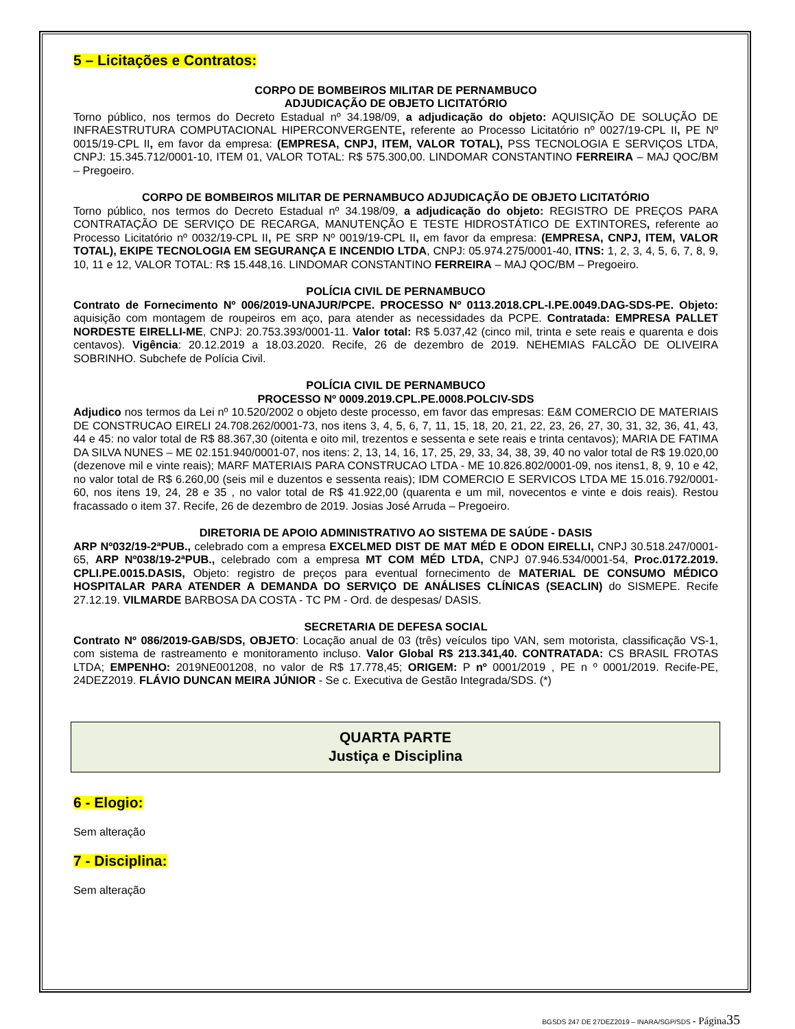5 – Licitações e Contratos:
CORPO DE BOMBEIROS MILITAR DE PERNAMBUCO
ADJUDICAÇÃO DE OBJETO LICITATÓRIO
Torno público, nos termos do Decreto Estadual nº 34.198/09, a adjudicação do objeto: AQUISIÇÃO DE SOLUÇÃO DE INFRAESTRUTURA COMPUTACIONAL HIPERCONVERGENTE, referente ao Processo Licitatório nº 0027/19-CPL II, PE Nº 0015/19-CPL II, em favor da empresa: (EMPRESA, CNPJ, ITEM, VALOR TOTAL), PSS TECNOLOGIA E SERVIÇOS LTDA, CNPJ: 15.345.712/0001-10, ITEM 01, VALOR TOTAL: R$ 575.300,00. LINDOMAR CONSTANTINO FERREIRA – MAJ QOC/BM – Pregoeiro.
CORPO DE BOMBEIROS MILITAR DE PERNAMBUCO ADJUDICAÇÃO DE OBJETO LICITATÓRIO
Torno público, nos termos do Decreto Estadual nº 34.198/09, a adjudicação do objeto: REGISTRO DE PREÇOS PARA CONTRATAÇÃO DE SERVIÇO DE RECARGA, MANUTENÇÃO E TESTE HIDROSTÁTICO DE EXTINTORES, referente ao Processo Licitatório nº 0032/19-CPL II, PE SRP Nº 0019/19-CPL II, em favor da empresa: (EMPRESA, CNPJ, ITEM, VALOR TOTAL), EKIPE TECNOLOGIA EM SEGURANÇA E INCENDIO LTDA, CNPJ: 05.974.275/0001-40, ITNS: 1, 2, 3, 4, 5, 6, 7, 8, 9, 10, 11 e 12, VALOR TOTAL: R$ 15.448,16. LINDOMAR CONSTANTINO FERREIRA – MAJ QOC/BM – Pregoeiro.
POLÍCIA CIVIL DE PERNAMBUCO
Contrato de Fornecimento Nº 006/2019-UNAJUR/PCPE. PROCESSO Nº 0113.2018.CPL-I.PE.0049.DAG-SDS-PE. Objeto: aquisição com montagem de roupeiros em aço, para atender as necessidades da PCPE. Contratada: EMPRESA PALLET NORDESTE EIRELLI-ME, CNPJ: 20.753.393/0001-11. Valor total: R$ 5.037,42 (cinco mil, trinta e sete reais e quarenta e dois centavos). Vigência: 20.12.2019 a 18.03.2020. Recife, 26 de dezembro de 2019. NEHEMIAS FALCÃO DE OLIVEIRA SOBRINHO. Subchefe de Polícia Civil.
POLÍCIA CIVIL DE PERNAMBUCO
PROCESSO Nº 0009.2019.CPL.PE.0008.POLCIV-SDS
Adjudico nos termos da Lei nº 10.520/2002 o objeto deste processo, em favor das empresas: E&M COMERCIO DE MATERIAIS DE CONSTRUCAO EIRELI 24.708.262/0001-73, nos itens 3, 4, 5, 6, 7, 11, 15, 18, 20, 21, 22, 23, 26, 27, 30, 31, 32, 36, 41, 43, 44 e 45: no valor total de R$ 88.367,30 (oitenta e oito mil, trezentos e sessenta e sete reais e trinta centavos); MARIA DE FATIMA DA SILVA NUNES – ME 02.151.940/0001-07, nos itens: 2, 13, 14, 16, 17, 25, 29, 33, 34, 38, 39, 40 no valor total de R$ 19.020,00 (dezenove mil e vinte reais); MARF MATERIAIS PARA CONSTRUCAO LTDA - ME 10.826.802/0001-09, nos itens1, 8, 9, 10 e 42, no valor total de R$ 6.260,00 (seis mil e duzentos e sessenta reais); IDM COMERCIO E SERVICOS LTDA ME 15.016.792/0001-60, nos itens 19, 24, 28 e 35 , no valor total de R$ 41.922,00 (quarenta e um mil, novecentos e vinte e dois reais). Restou fracassado o item 37. Recife, 26 de dezembro de 2019. Josias José Arruda – Pregoeiro.
DIRETORIA DE APOIO ADMINISTRATIVO AO SISTEMA DE SAÚDE - DASIS
ARP Nº032/19-2ªPUB., celebrado com a empresa EXCELMED DIST DE MAT MÉD E ODON EIRELLI, CNPJ 30.518.247/0001- 65, ARP Nº038/19-2ªPUB., celebrado com a empresa MT COM MÉD LTDA, CNPJ 07.946.534/0001-54, Proc.0172.2019. CPLI.PE.0015.DASIS, Objeto: registro de preços para eventual fornecimento de MATERIAL DE CONSUMO MÉDICO HOSPITALAR PARA ATENDER A DEMANDA DO SERVIÇO DE ANÁLISES CLÍNICAS (SEACLIN) do SISMEPE. Recife 27.12.19. VILMARDE BARBOSA DA COSTA - TC PM - Ord. de despesas/ DASIS.
SECRETARIA DE DEFESA SOCIAL
Contrato Nº 086/2019-GAB/SDS, OBJETO: Locação anual de 03 (três) veículos tipo VAN, sem motorista, classificação VS-1, com sistema de rastreamento e monitoramento incluso. Valor Global R$ 213.341,40. CONTRATADA: CS BRASIL FROTAS LTDA; EMPENHO: 2019NE001208, no valor de R$ 17.778,45; ORIGEM: P nº 0001/2019 , PE n º 0001/2019. Recife-PE, 24DEZ2019. FLÁVIO DUNCAN MEIRA JÚNIOR - Se c. Executiva de Gestão Integrada/SDS. (*)
QUARTA PARTE
Justiça e Disciplina
6 - Elogio:
Sem alteração
7 - Disciplina:
Sem alteração
BGSDS 247 DE 27DEZ2019 – INARA/SGP/SDS - Página 35